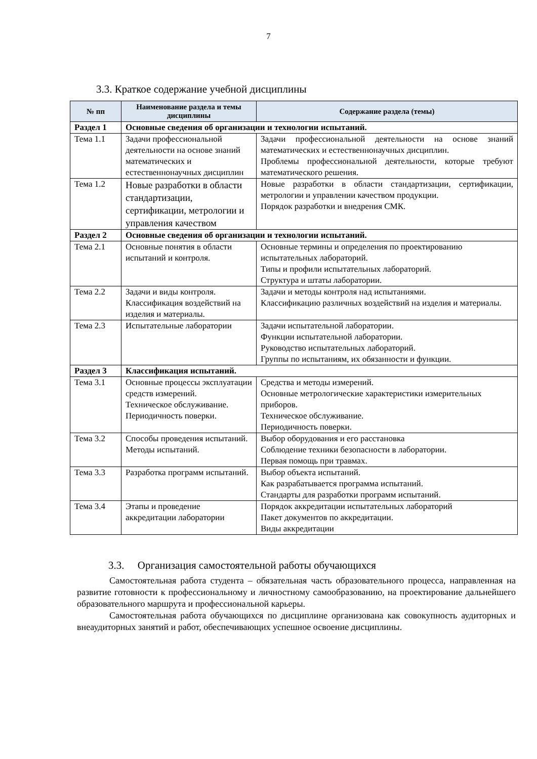7
3.3. Краткое содержание учебной дисциплины
| № пп | Наименование раздела и темы дисциплины | Содержание раздела (темы) |
| --- | --- | --- |
| Раздел 1 | Основные сведения об организации и технологии испытаний. | |
| Тема 1.1 | Задачи профессиональной деятельности на основе знаний математических и естественнонаучных дисциплин | Задачи профессиональной деятельности на основе знаний математических и естественнонаучных дисциплин. Проблемы профессиональной деятельности, которые требуют математического решения. |
| Тема 1.2 | Новые разработки в области стандартизации, сертификации, метрологии и управления качеством | Новые разработки в области стандартизации, сертификации, метрологии и управлении качеством продукции. Порядок разработки и внедрения СМК. |
| Раздел 2 | Основные сведения об организации и технологии испытаний. | |
| Тема 2.1 | Основные понятия в области испытаний и контроля. | Основные термины и определения по проектированию испытательных лабораторий. Типы и профили испытательных лабораторий. Структура и штаты лаборатории. |
| Тема 2.2 | Задачи и виды контроля. Классификация воздействий на изделия и материалы. | Задачи и методы контроля над испытаниями. Классификацию различных воздействий на изделия и материалы. |
| Тема 2.3 | Испытательные лаборатории | Задачи испытательной лаборатории. Функции испытательной лаборатории. Руководство испытательных лабораторий. Группы по испытаниям, их обязанности и функции. |
| Раздел 3 | Классификация испытаний. | |
| Тема 3.1 | Основные процессы эксплуатации средств измерений. Техническое обслуживание. Периодичность поверки. | Средства и методы измерений. Основные метрологические характеристики измерительных приборов. Техническое обслуживание. Периодичность поверки. |
| Тема 3.2 | Способы проведения испытаний. Методы испытаний. | Выбор оборудования и его расстановка Соблюдение техники безопасности в лаборатории. Первая помощь при травмах. |
| Тема 3.3 | Разработка программ испытаний. | Выбор объекта испытаний. Как разрабатывается программа испытаний. Стандарты для разработки программ испытаний. |
| Тема 3.4 | Этапы и проведение аккредитации лаборатории | Порядок аккредитации испытательных лабораторий Пакет документов по аккредитации. Виды аккредитации |
3.3. Организация самостоятельной работы обучающихся
Самостоятельная работа студента – обязательная часть образовательного процесса, направленная на развитие готовности к профессиональному и личностному самообразованию, на проектирование дальнейшего образовательного маршрута и профессиональной карьеры.
Самостоятельная работа обучающихся по дисциплине организована как совокупность аудиторных и внеаудиторных занятий и работ, обеспечивающих успешное освоение дисциплины.